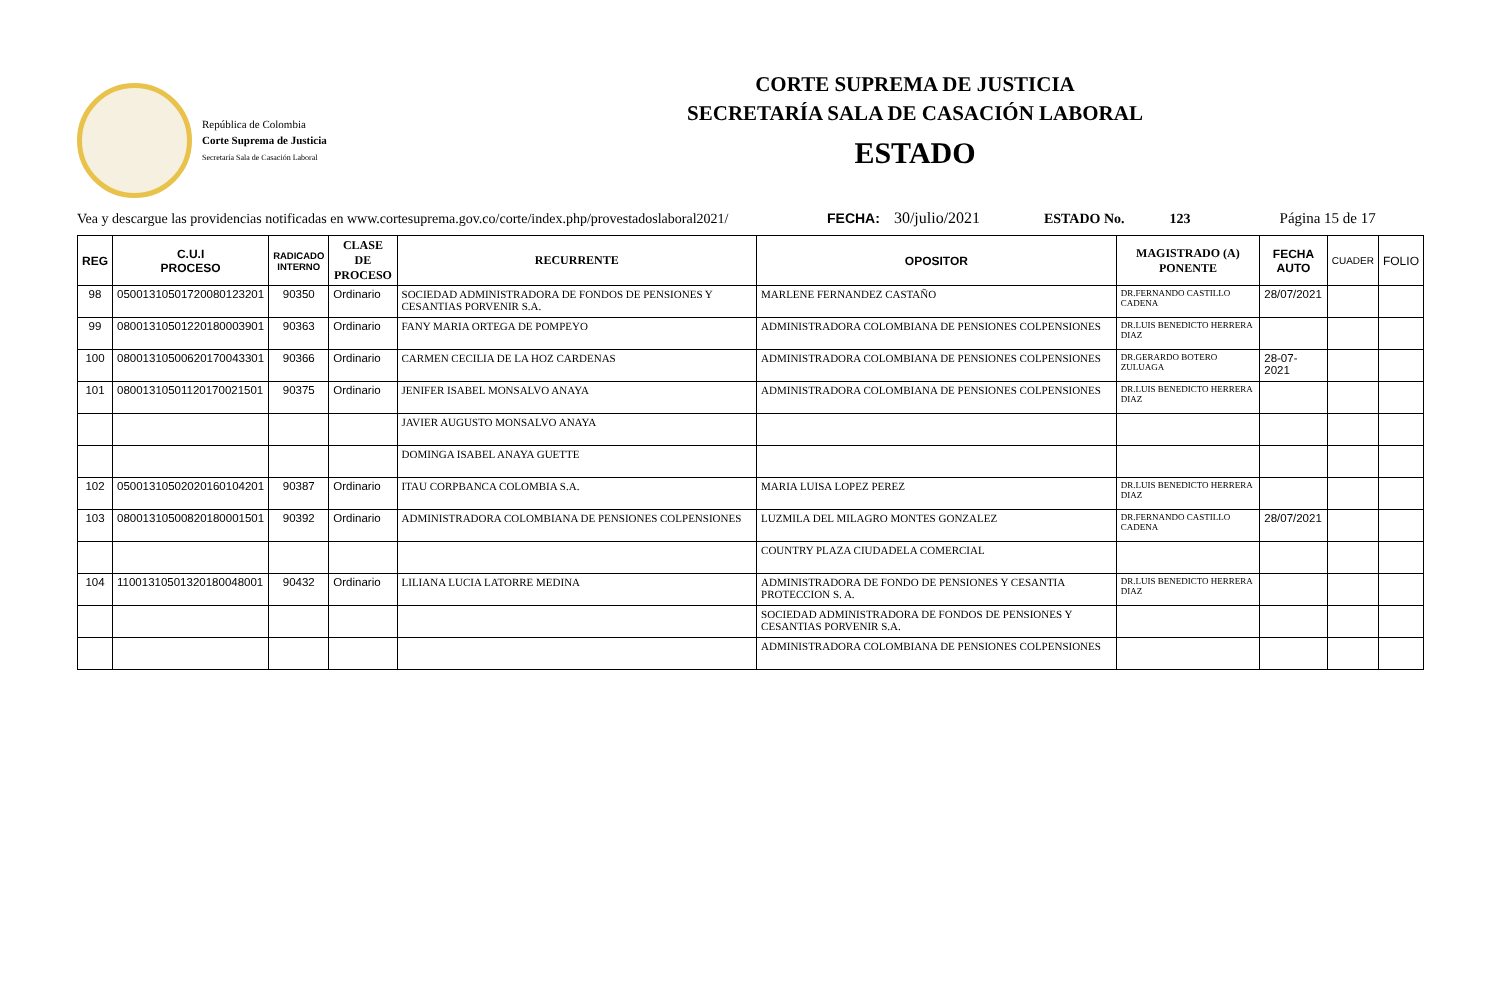República de Colombia
Corte Suprema de Justicia
Secretaría Sala de Casación Laboral
CORTE SUPREMA DE JUSTICIA
SECRETARÍA SALA DE CASACIÓN LABORAL
ESTADO
Vea y descargue las providencias notificadas en www.cortesuprema.gov.co/corte/index.php/provestadoslaboral2021/ FECHA: 30/julio/2021 ESTADO No. 123 Página 15 de 17
| REG | C.U.I PROCESO | RADICADO INTERNO | CLASE DE PROCESO | RECURRENTE | OPOSITOR | MAGISTRADO (A) PONENTE | FECHA AUTO | CUADER | FOLIO |
| --- | --- | --- | --- | --- | --- | --- | --- | --- | --- |
| 98 | 05001310501720080123201 | 90350 | Ordinario | SOCIEDAD ADMINISTRADORA DE FONDOS DE PENSIONES Y CESANTIAS PORVENIR S.A. | MARLENE FERNANDEZ CASTAÑO | DR.FERNANDO CASTILLO CADENA | 28/07/2021 | | |
| 99 | 08001310501220180003901 | 90363 | Ordinario | FANY MARIA ORTEGA DE POMPEYO | ADMINISTRADORA COLOMBIANA DE PENSIONES COLPENSIONES | DR.LUIS BENEDICTO HERRERA DIAZ | | | |
| 100 | 08001310500620170043301 | 90366 | Ordinario | CARMEN CECILIA DE LA HOZ CARDENAS | ADMINISTRADORA COLOMBIANA DE PENSIONES COLPENSIONES | DR.GERARDO BOTERO ZULUAGA | 28-07-2021 | | |
| 101 | 08001310501120170021501 | 90375 | Ordinario | JENIFER ISABEL MONSALVO ANAYA | ADMINISTRADORA COLOMBIANA DE PENSIONES COLPENSIONES | DR.LUIS BENEDICTO HERRERA DIAZ | | | |
| | | | | JAVIER AUGUSTO MONSALVO ANAYA | | | | | |
| | | | | DOMINGA ISABEL ANAYA GUETTE | | | | | |
| 102 | 05001310502020160104201 | 90387 | Ordinario | ITAU CORPBANCA COLOMBIA S.A. | MARIA LUISA LOPEZ PEREZ | DR.LUIS BENEDICTO HERRERA DIAZ | | | |
| 103 | 08001310500820180001501 | 90392 | Ordinario | ADMINISTRADORA COLOMBIANA DE PENSIONES COLPENSIONES | LUZMILA DEL MILAGRO MONTES GONZALEZ | DR.FERNANDO CASTILLO CADENA | 28/07/2021 | | |
| | | | | | COUNTRY PLAZA CIUDADELA COMERCIAL | | | | |
| 104 | 11001310501320180048001 | 90432 | Ordinario | LILIANA LUCIA LATORRE MEDINA | ADMINISTRADORA DE FONDO DE PENSIONES Y CESANTIA PROTECCION S. A. | DR.LUIS BENEDICTO HERRERA DIAZ | | | |
| | | | | | SOCIEDAD ADMINISTRADORA DE FONDOS DE PENSIONES Y CESANTIAS PORVENIR S.A. | | | | |
| | | | | | ADMINISTRADORA COLOMBIANA DE PENSIONES COLPENSIONES | | | | |